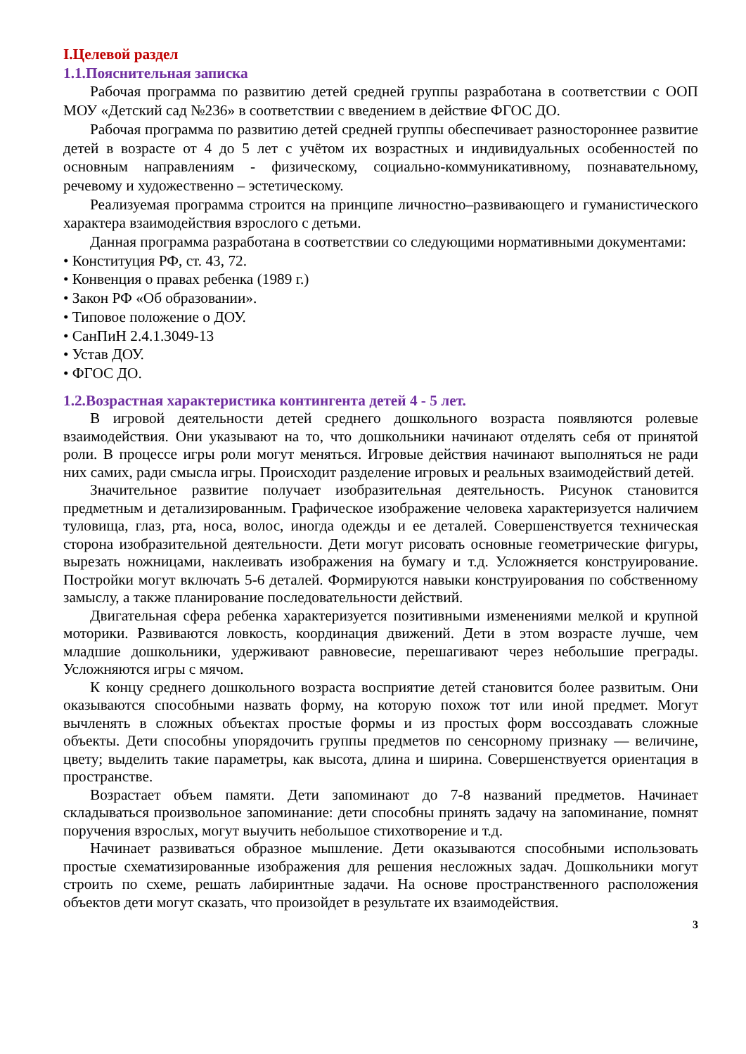I.Целевой раздел
1.1.Пояснительная записка
Рабочая программа по развитию детей средней группы разработана в соответствии с ООП МОУ «Детский сад №236» в соответствии с введением в действие ФГОС ДО.
Рабочая программа по развитию детей средней группы обеспечивает разностороннее развитие детей в возрасте от 4 до 5 лет с учётом их возрастных и индивидуальных особенностей по основным направлениям - физическому, социально-коммуникативному, познавательному, речевому и художественно – эстетическому.
Реализуемая программа строится на принципе личностно–развивающего и гуманистического характера взаимодействия взрослого с детьми.
Данная программа разработана в соответствии со следующими нормативными документами:
• Конституция РФ, ст. 43, 72.
• Конвенция о правах ребенка (1989 г.)
• Закон РФ «Об образовании».
• Типовое положение о ДОУ.
• СанПиН 2.4.1.3049-13
• Устав ДОУ.
• ФГОС ДО.
1.2.Возрастная характеристика контингента детей 4 - 5 лет.
В игровой деятельности детей среднего дошкольного возраста появляются ролевые взаимодействия. Они указывают на то, что дошкольники начинают отделять себя от принятой роли. В процессе игры роли могут меняться. Игровые действия начинают выполняться не ради них самих, ради смысла игры. Происходит разделение игровых и реальных взаимодействий детей.
Значительное развитие получает изобразительная деятельность. Рисунок становится предметным и детализированным. Графическое изображение человека характеризуется наличием туловища, глаз, рта, носа, волос, иногда одежды и ее деталей. Совершенствуется техническая сторона изобразительной деятельности. Дети могут рисовать основные геометрические фигуры, вырезать ножницами, наклеивать изображения на бумагу и т.д. Усложняется конструирование. Постройки могут включать 5-6 деталей. Формируются навыки конструирования по собственному замыслу, а также планирование последовательности действий.
Двигательная сфера ребенка характеризуется позитивными изменениями мелкой и крупной моторики. Развиваются ловкость, координация движений. Дети в этом возрасте лучше, чем младшие дошкольники, удерживают равновесие, перешагивают через небольшие преграды. Усложняются игры с мячом.
К концу среднего дошкольного возраста восприятие детей становится более развитым. Они оказываются способными назвать форму, на которую похож тот или иной предмет. Могут вычленять в сложных объектах простые формы и из простых форм воссоздавать сложные объекты. Дети способны упорядочить группы предметов по сенсорному признаку — величине, цвету; выделить такие параметры, как высота, длина и ширина. Совершенствуется ориентация в пространстве.
Возрастает объем памяти. Дети запоминают до 7-8 названий предметов. Начинает складываться произвольное запоминание: дети способны принять задачу на запоминание, помнят поручения взрослых, могут выучить небольшое стихотворение и т.д.
Начинает развиваться образное мышление. Дети оказываются способными использовать простые схематизированные изображения для решения несложных задач. Дошкольники могут строить по схеме, решать лабиринтные задачи. На основе пространственного расположения объектов дети могут сказать, что произойдет в результате их взаимодействия.
3